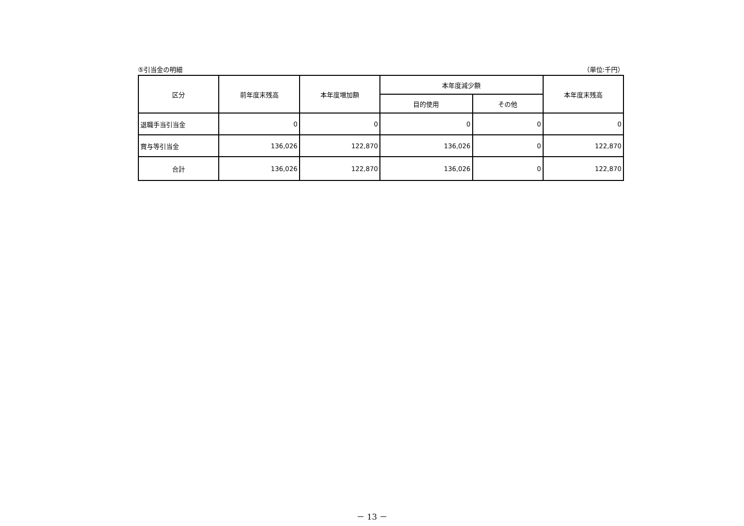⑤引当金の明細 （単位:千円）
| 区分 | 前年度末残高 | 本年度増加額 | 本年度減少額 | | 本年度末残高 |
| --- | --- | --- | --- | --- | --- |
| | | | 目的使用 | その他 | |
| 退職手当引当金 | 0 | 0 | 0 | 0 | 0 |
| 賞与等引当金 | 136,026 | 122,870 | 136,026 | 0 | 122,870 |
| 合計 | 136,026 | 122,870 | 136,026 | 0 | 122,870 |
－ 13 －